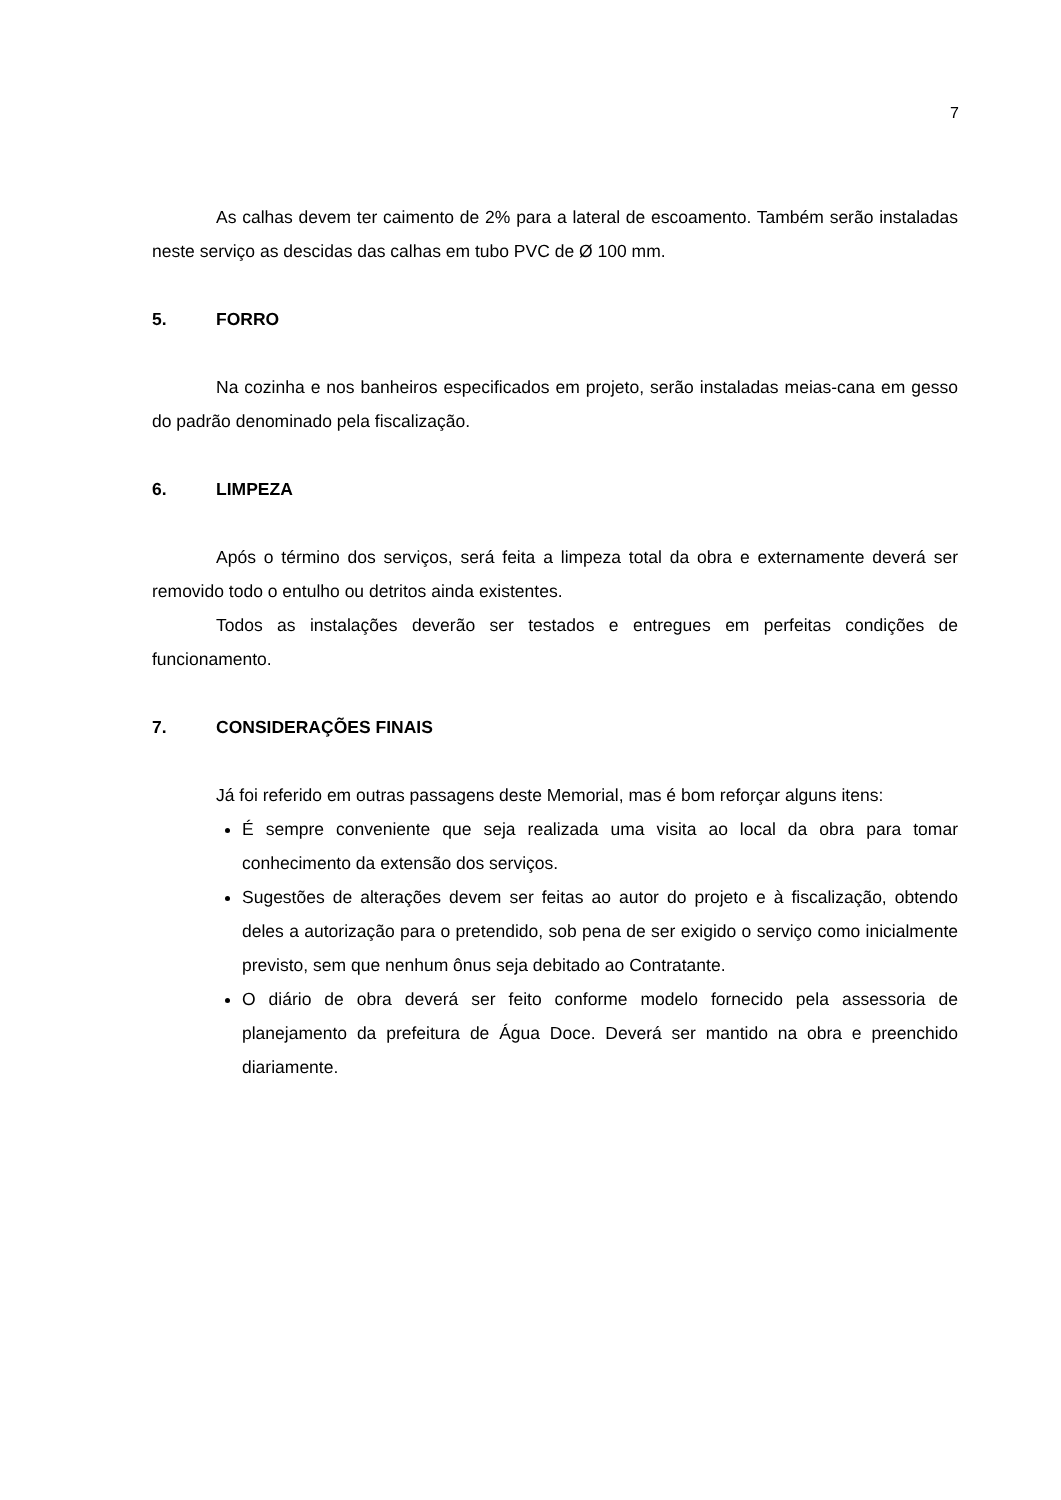7
As calhas devem ter caimento de 2% para a lateral de escoamento. Também serão instaladas neste serviço as descidas das calhas em tubo PVC de Ø 100 mm.
5. FORRO
Na cozinha e nos banheiros especificados em projeto, serão instaladas meias-cana em gesso do padrão denominado pela fiscalização.
6. LIMPEZA
Após o término dos serviços, será feita a limpeza total da obra e externamente deverá ser removido todo o entulho ou detritos ainda existentes.
Todos as instalações deverão ser testados e entregues em perfeitas condições de funcionamento.
7. CONSIDERAÇÕES FINAIS
Já foi referido em outras passagens deste Memorial, mas é bom reforçar alguns itens:
É sempre conveniente que seja realizada uma visita ao local da obra para tomar conhecimento da extensão dos serviços.
Sugestões de alterações devem ser feitas ao autor do projeto e à fiscalização, obtendo deles a autorização para o pretendido, sob pena de ser exigido o serviço como inicialmente previsto, sem que nenhum ônus seja debitado ao Contratante.
O diário de obra deverá ser feito conforme modelo fornecido pela assessoria de planejamento da prefeitura de Água Doce. Deverá ser mantido na obra e preenchido diariamente.